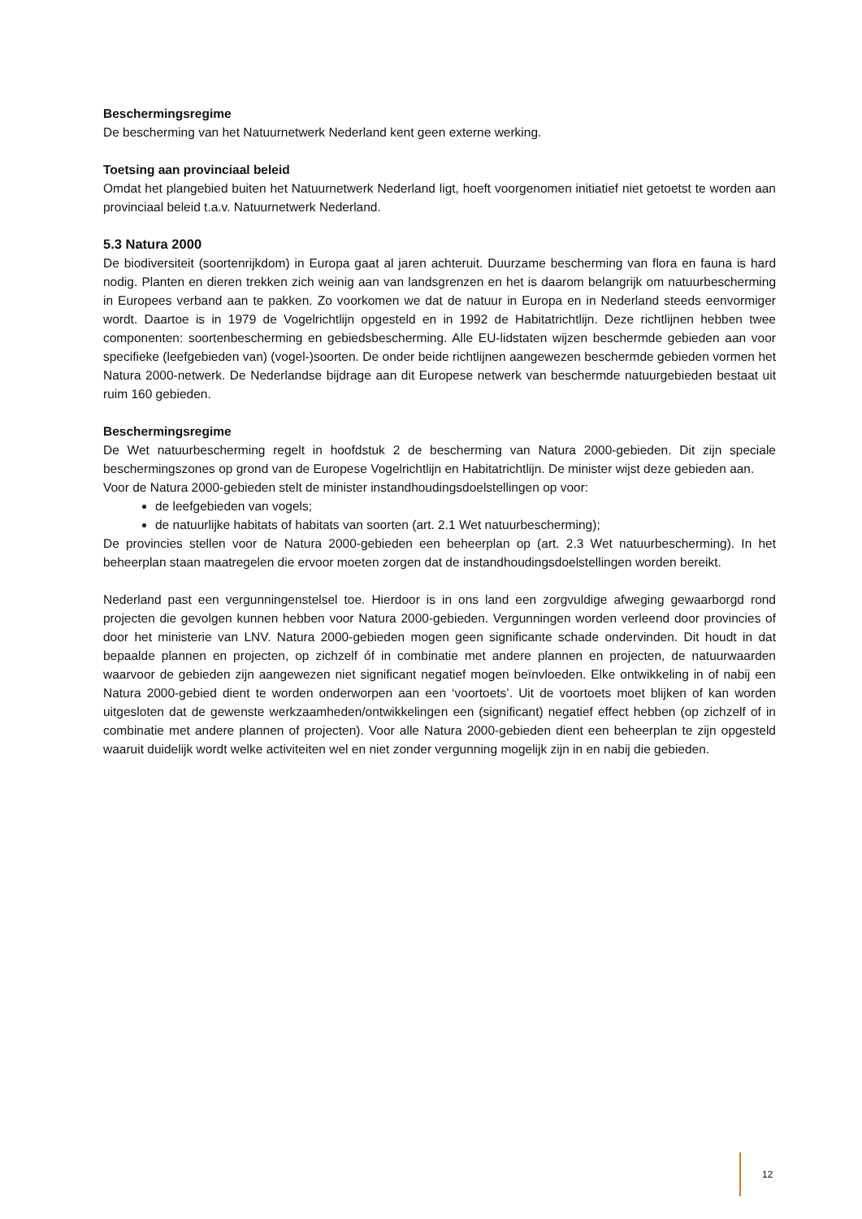Beschermingsregime
De bescherming van het Natuurnetwerk Nederland kent geen externe werking.
Toetsing aan provinciaal beleid
Omdat het plangebied buiten het Natuurnetwerk Nederland ligt, hoeft voorgenomen initiatief niet getoetst te worden aan provinciaal beleid t.a.v. Natuurnetwerk Nederland.
5.3 Natura 2000
De biodiversiteit (soortenrijkdom) in Europa gaat al jaren achteruit. Duurzame bescherming van flora en fauna is hard nodig. Planten en dieren trekken zich weinig aan van landsgrenzen en het is daarom belangrijk om natuurbescherming in Europees verband aan te pakken. Zo voorkomen we dat de natuur in Europa en in Nederland steeds eenvormiger wordt. Daartoe is in 1979 de Vogelrichtlijn opgesteld en in 1992 de Habitatrichtlijn. Deze richtlijnen hebben twee componenten: soortenbescherming en gebiedsbescherming. Alle EU-lidstaten wijzen beschermde gebieden aan voor specifieke (leefgebieden van) (vogel-)soorten. De onder beide richtlijnen aangewezen beschermde gebieden vormen het Natura 2000-netwerk. De Nederlandse bijdrage aan dit Europese netwerk van beschermde natuurgebieden bestaat uit ruim 160 gebieden.
Beschermingsregime
De Wet natuurbescherming regelt in hoofdstuk 2 de bescherming van Natura 2000-gebieden. Dit zijn speciale beschermingszones op grond van de Europese Vogelrichtlijn en Habitatrichtlijn. De minister wijst deze gebieden aan.
Voor de Natura 2000-gebieden stelt de minister instandhoudingsdoelstellingen op voor:
de leefgebieden van vogels;
de natuurlijke habitats of habitats van soorten (art. 2.1 Wet natuurbescherming);
De provincies stellen voor de Natura 2000-gebieden een beheerplan op (art. 2.3 Wet natuurbescherming). In het beheerplan staan maatregelen die ervoor moeten zorgen dat de instandhoudingsdoelstellingen worden bereikt.
Nederland past een vergunningenstelsel toe. Hierdoor is in ons land een zorgvuldige afweging gewaarborgd rond projecten die gevolgen kunnen hebben voor Natura 2000-gebieden. Vergunningen worden verleend door provincies of door het ministerie van LNV. Natura 2000-gebieden mogen geen significante schade ondervinden. Dit houdt in dat bepaalde plannen en projecten, op zichzelf óf in combinatie met andere plannen en projecten, de natuurwaarden waarvoor de gebieden zijn aangewezen niet significant negatief mogen beïnvloeden. Elke ontwikkeling in of nabij een Natura 2000-gebied dient te worden onderworpen aan een ‘voortoets’. Uit de voortoets moet blijken of kan worden uitgesloten dat de gewenste werkzaamheden/ontwikkelingen een (significant) negatief effect hebben (op zichzelf of in combinatie met andere plannen of projecten). Voor alle Natura 2000-gebieden dient een beheerplan te zijn opgesteld waaruit duidelijk wordt welke activiteiten wel en niet zonder vergunning mogelijk zijn in en nabij die gebieden.
12